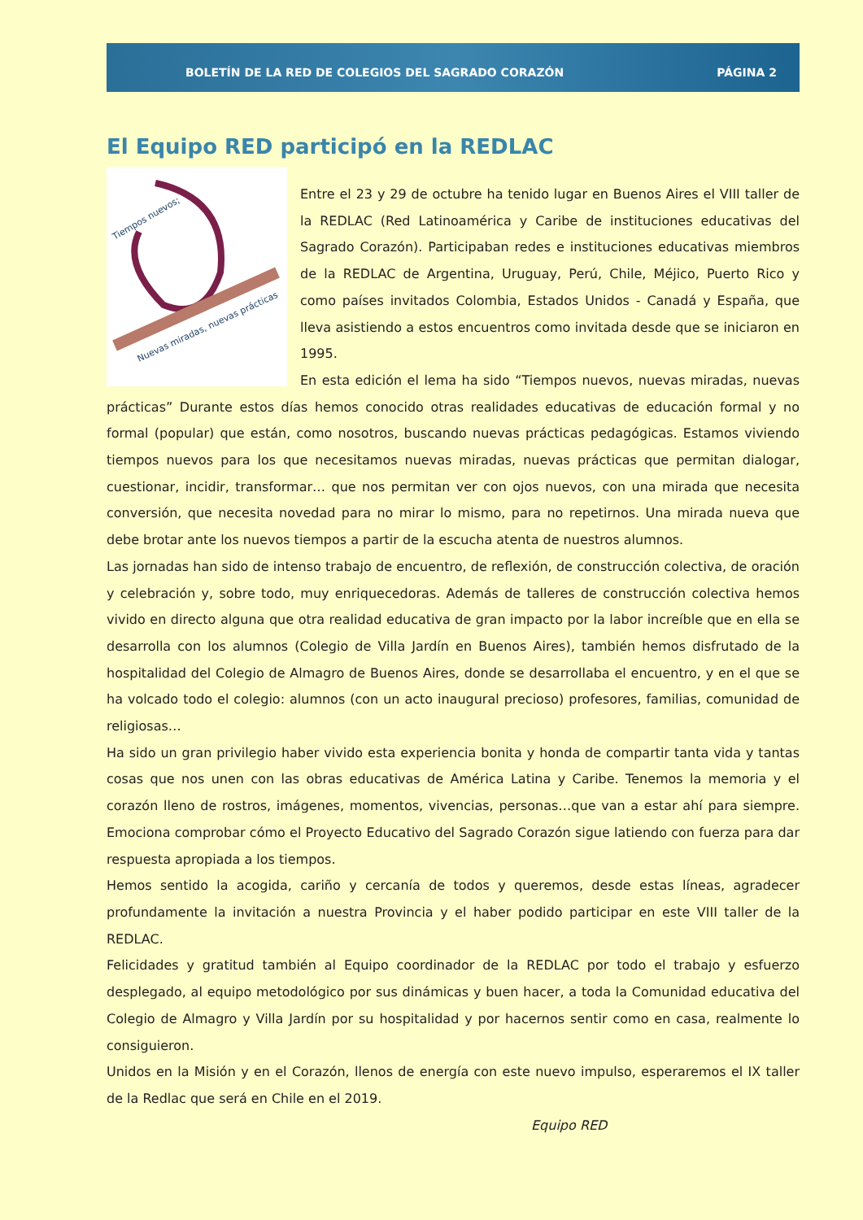BOLETÍN DE LA RED DE COLEGIOS DEL SAGRADO CORAZÓN PÁGINA 2
El Equipo RED participó en la REDLAC
Tiempos nuevos;
Nuevas miradas, nuevas prácticas
Entre el 23 y 29 de octubre ha tenido lugar en Buenos Aires el VIII taller de la REDLAC (Red Latinoamérica y Caribe de instituciones educativas del Sagrado Corazón). Participaban redes e instituciones educativas miembros de la REDLAC de Argentina, Uruguay, Perú, Chile, Méjico, Puerto Rico y como países invitados Colombia, Estados Unidos - Canadá y España, que lleva asistiendo a estos encuentros como invitada desde que se iniciaron en 1995.
En esta edición el lema ha sido “Tiempos nuevos, nuevas miradas, nuevas prácticas” Durante estos días hemos conocido otras realidades educativas de educación formal y no formal (popular) que están, como nosotros, buscando nuevas prácticas pedagógicas. Estamos viviendo tiempos nuevos para los que necesitamos nuevas miradas, nuevas prácticas que permitan dialogar, cuestionar, incidir, transformar… que nos permitan ver con ojos nuevos, con una mirada que necesita conversión, que necesita novedad para no mirar lo mismo, para no repetirnos. Una mirada nueva que debe brotar ante los nuevos tiempos a partir de la escucha atenta de nuestros alumnos.
Las jornadas han sido de intenso trabajo de encuentro, de reflexión, de construcción colectiva, de oración y celebración y, sobre todo, muy enriquecedoras. Además de talleres de construcción colectiva hemos vivido en directo alguna que otra realidad educativa de gran impacto por la labor increíble que en ella se desarrolla con los alumnos (Colegio de Villa Jardín en Buenos Aires), también hemos disfrutado de la hospitalidad del Colegio de Almagro de Buenos Aires, donde se desarrollaba el encuentro, y en el que se ha volcado todo el colegio: alumnos (con un acto inaugural precioso) profesores, familias, comunidad de religiosas…
Ha sido un gran privilegio haber vivido esta experiencia bonita y honda de compartir tanta vida y tantas cosas que nos unen con las obras educativas de América Latina y Caribe. Tenemos la memoria y el corazón lleno de rostros, imágenes, momentos, vivencias, personas…que van a estar ahí para siempre. Emociona comprobar cómo el Proyecto Educativo del Sagrado Corazón sigue latiendo con fuerza para dar respuesta apropiada a los tiempos.
Hemos sentido la acogida, cariño y cercanía de todos y queremos, desde estas líneas, agradecer profundamente la invitación a nuestra Provincia y el haber podido participar en este VIII taller de la REDLAC.
Felicidades y gratitud también al Equipo coordinador de la REDLAC por todo el trabajo y esfuerzo desplegado, al equipo metodológico por sus dinámicas y buen hacer, a toda la Comunidad educativa del Colegio de Almagro y Villa Jardín por su hospitalidad y por hacernos sentir como en casa, realmente lo consiguieron.
Unidos en la Misión y en el Corazón, llenos de energía con este nuevo impulso, esperaremos el IX taller de la Redlac que será en Chile en el 2019.
Equipo RED